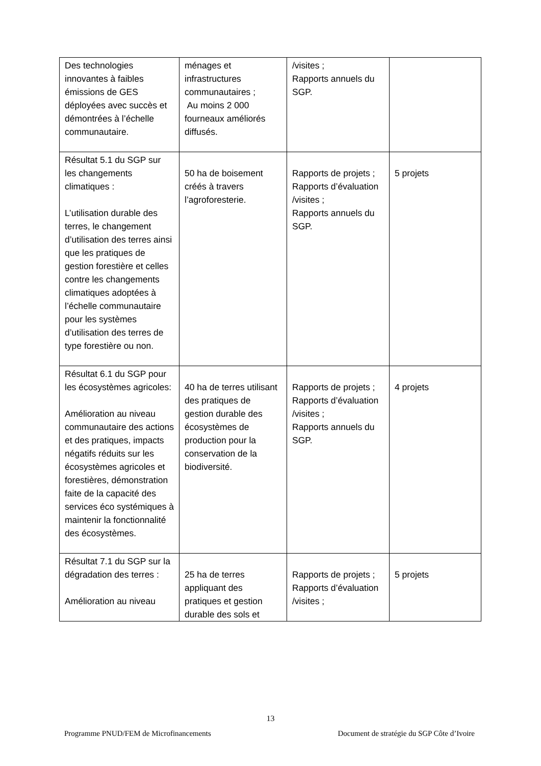| Des technologies innovantes à faibles émissions de GES déployées avec succès et démontrées à l’échelle communautaire. | ménages et infrastructures communautaires ; Au moins 2 000 fourneaux améliorés diffusés. | /visites ; Rapports annuels du SGP. | |
| Résultat 5.1 du SGP sur les changements climatiques : L’utilisation durable des terres, le changement d’utilisation des terres ainsi que les pratiques de gestion forestière et celles contre les changements climatiques adoptées à l’échelle communautaire pour les systèmes d’utilisation des terres de type forestière ou non. | 50 ha de boisement créés à travers l’agroforesterie. | Rapports de projets ; Rapports d’évaluation /visites ; Rapports annuels du SGP. | 5 projets |
| Résultat 6.1 du SGP pour les écosystèmes agricoles: Amélioration au niveau communautaire des actions et des pratiques, impacts négatifs réduits sur les écosystèmes agricoles et forestières, démonstration faite de la capacité des services éco systémiques à maintenir la fonctionnalité des écosystèmes. | 40 ha de terres utilisant des pratiques de gestion durable des écosystèmes de production pour la conservation de la biodiversité. | Rapports de projets ; Rapports d’évaluation /visites ; Rapports annuels du SGP. | 4 projets |
| Résultat 7.1 du SGP sur la dégradation des terres : Amélioration au niveau | 25 ha de terres appliquant des pratiques et gestion durable des sols et | Rapports de projets ; Rapports d’évaluation /visites ; | 5 projets |
13
Programme PNUD/FEM de Microfinancements Document de stratégie du SGP Côte d’Ivoire